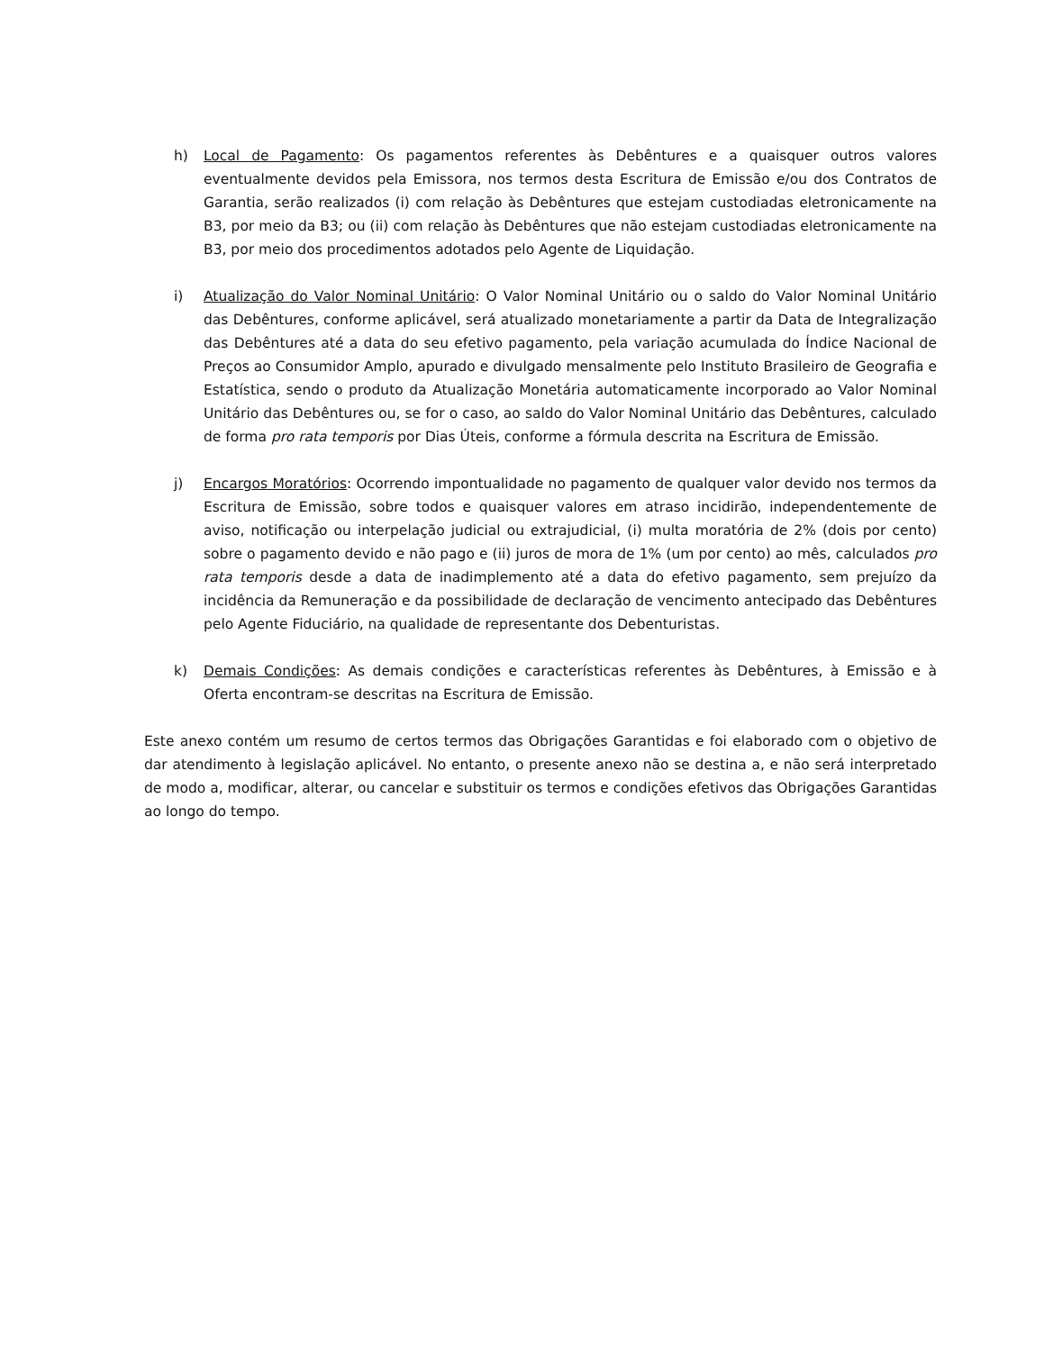h) Local de Pagamento: Os pagamentos referentes às Debêntures e a quaisquer outros valores eventualmente devidos pela Emissora, nos termos desta Escritura de Emissão e/ou dos Contratos de Garantia, serão realizados (i) com relação às Debêntures que estejam custodiadas eletronicamente na B3, por meio da B3; ou (ii) com relação às Debêntures que não estejam custodiadas eletronicamente na B3, por meio dos procedimentos adotados pelo Agente de Liquidação.
i) Atualização do Valor Nominal Unitário: O Valor Nominal Unitário ou o saldo do Valor Nominal Unitário das Debêntures, conforme aplicável, será atualizado monetariamente a partir da Data de Integralização das Debêntures até a data do seu efetivo pagamento, pela variação acumulada do Índice Nacional de Preços ao Consumidor Amplo, apurado e divulgado mensalmente pelo Instituto Brasileiro de Geografia e Estatística, sendo o produto da Atualização Monetária automaticamente incorporado ao Valor Nominal Unitário das Debêntures ou, se for o caso, ao saldo do Valor Nominal Unitário das Debêntures, calculado de forma pro rata temporis por Dias Úteis, conforme a fórmula descrita na Escritura de Emissão.
j) Encargos Moratórios: Ocorrendo impontualidade no pagamento de qualquer valor devido nos termos da Escritura de Emissão, sobre todos e quaisquer valores em atraso incidirão, independentemente de aviso, notificação ou interpelação judicial ou extrajudicial, (i) multa moratória de 2% (dois por cento) sobre o pagamento devido e não pago e (ii) juros de mora de 1% (um por cento) ao mês, calculados pro rata temporis desde a data de inadimplemento até a data do efetivo pagamento, sem prejuízo da incidência da Remuneração e da possibilidade de declaração de vencimento antecipado das Debêntures pelo Agente Fiduciário, na qualidade de representante dos Debenturistas.
k) Demais Condições: As demais condições e características referentes às Debêntures, à Emissão e à Oferta encontram-se descritas na Escritura de Emissão.
Este anexo contém um resumo de certos termos das Obrigações Garantidas e foi elaborado com o objetivo de dar atendimento à legislação aplicável. No entanto, o presente anexo não se destina a, e não será interpretado de modo a, modificar, alterar, ou cancelar e substituir os termos e condições efetivos das Obrigações Garantidas ao longo do tempo.